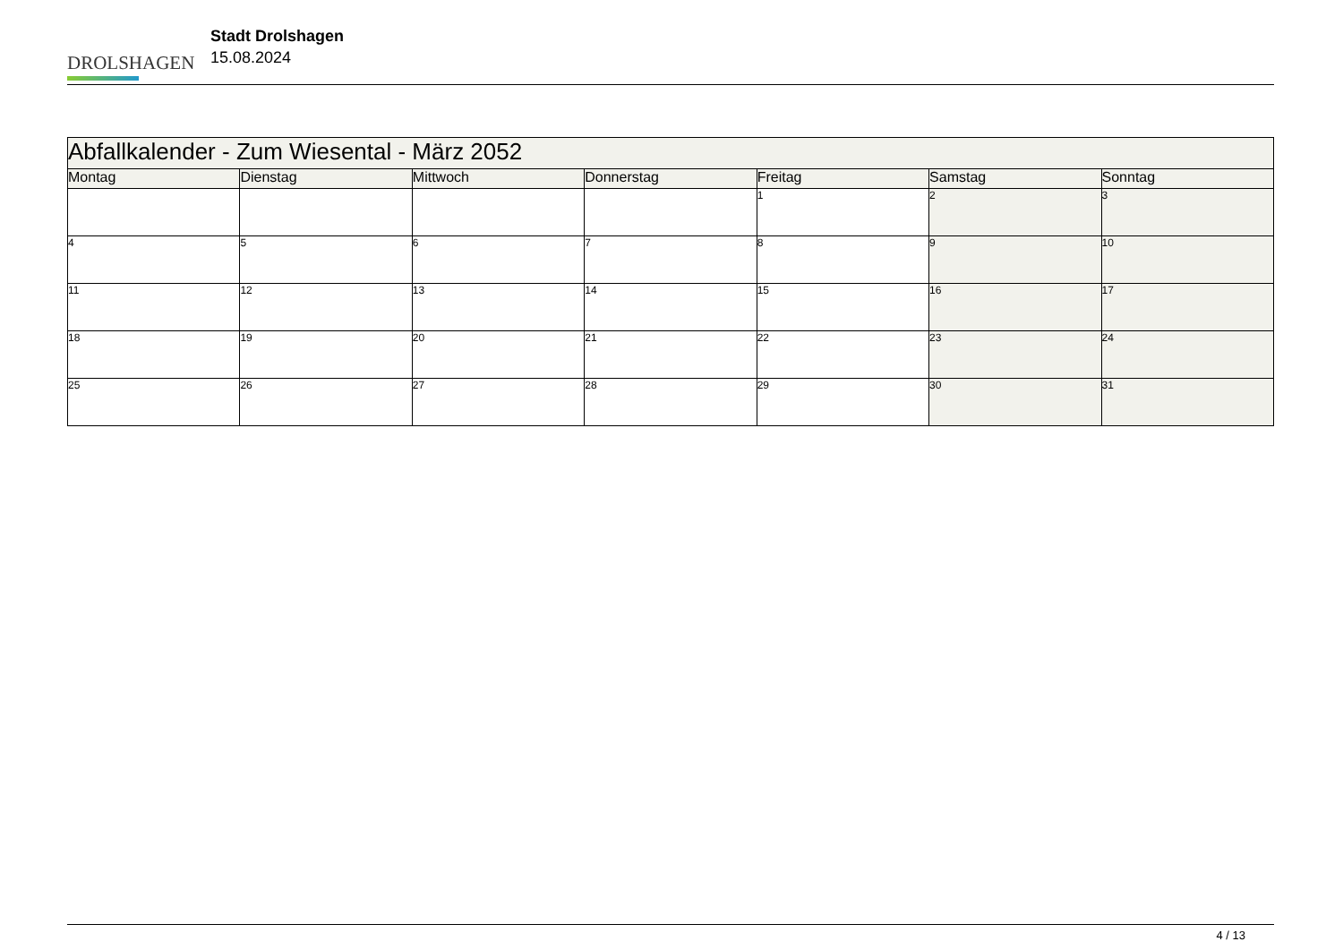DROLSHAGEN
Stadt Drolshagen
15.08.2024
| Abfallkalender - Zum Wiesental - März 2052 | | | | | | |
| Montag | Dienstag | Mittwoch | Donnerstag | Freitag | Samstag | Sonntag |
| | | | | 1 | 2 | 3 |
| 4 | 5 | 6 | 7 | 8 | 9 | 10 |
| 11 | 12 | 13 | 14 | 15 | 16 | 17 |
| 18 | 19 | 20 | 21 | 22 | 23 | 24 |
| 25 | 26 | 27 | 28 | 29 | 30 | 31 |
4 / 13